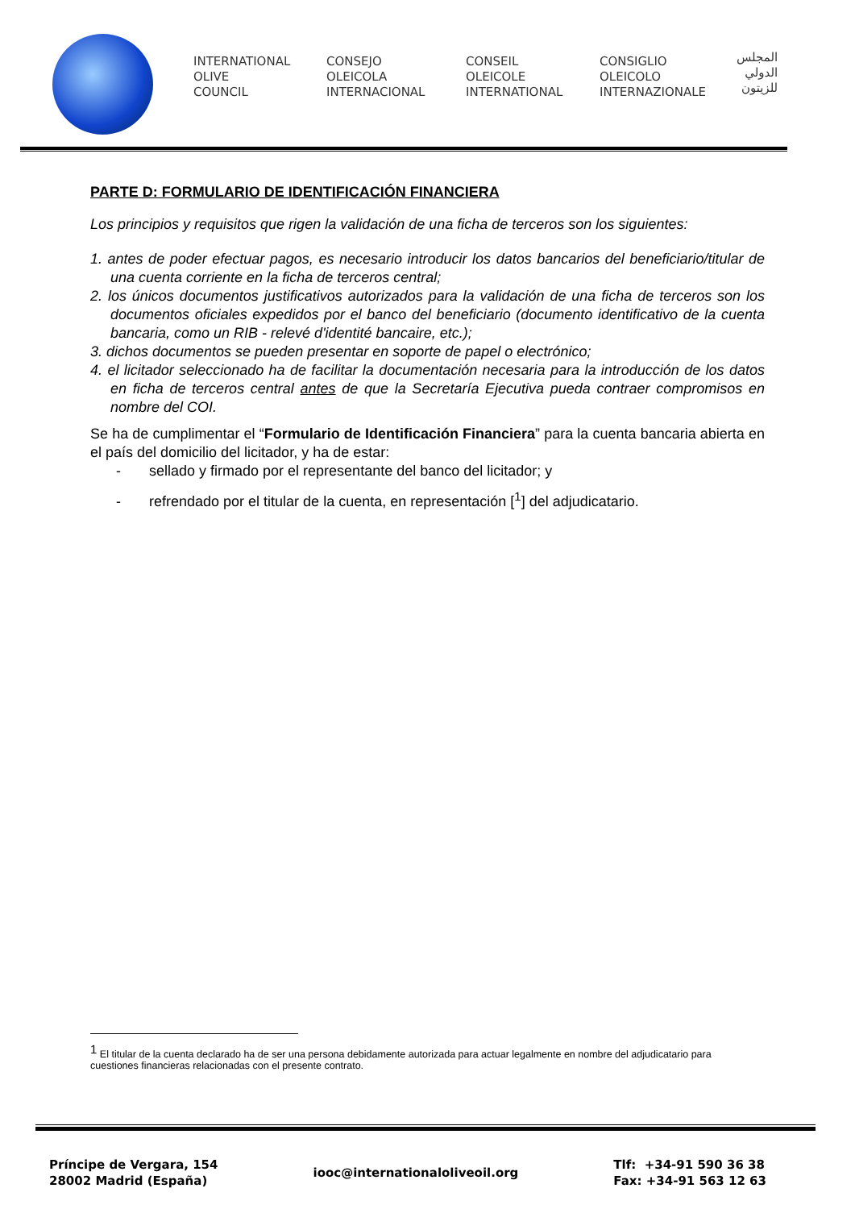INTERNATIONAL
OLIVE
COUNCIL
CONSEJO
OLEICOLA
INTERNACIONAL
CONSEIL
OLEICOLE
INTERNATIONAL
CONSIGLIO
OLEICOLO
INTERNAZIONALE
المجلس
الدولي
للزيتون
PARTE D: FORMULARIO DE IDENTIFICACIÓN FINANCIERA
Los principios y requisitos que rigen la validación de una ficha de terceros son los siguientes:
1. antes de poder efectuar pagos, es necesario introducir los datos bancarios del beneficiario/titular de una cuenta corriente en la ficha de terceros central;
2. los únicos documentos justificativos autorizados para la validación de una ficha de terceros son los documentos oficiales expedidos por el banco del beneficiario (documento identificativo de la cuenta bancaria, como un RIB - relevé d'identité bancaire, etc.);
3. dichos documentos se pueden presentar en soporte de papel o electrónico;
4. el licitador seleccionado ha de facilitar la documentación necesaria para la introducción de los datos en ficha de terceros central antes de que la Secretaría Ejecutiva pueda contraer compromisos en nombre del COI.
Se ha de cumplimentar el “Formulario de Identificación Financiera” para la cuenta bancaria abierta en el país del domicilio del licitador, y ha de estar:
- sellado y firmado por el representante del banco del licitador; y
- refrendado por el titular de la cuenta, en representación [<sup>1</sup>] del adjudicatario.
<sup>1</sup> El titular de la cuenta declarado ha de ser una persona debidamente autorizada para actuar legalmente en nombre del adjudicatario para cuestiones financieras relacionadas con el presente contrato.
Príncipe de Vergara, 154
28002 Madrid (España)
iooc@internationaloliveoil.org
Tlf: +34-91 590 36 38
Fax: +34-91 563 12 63